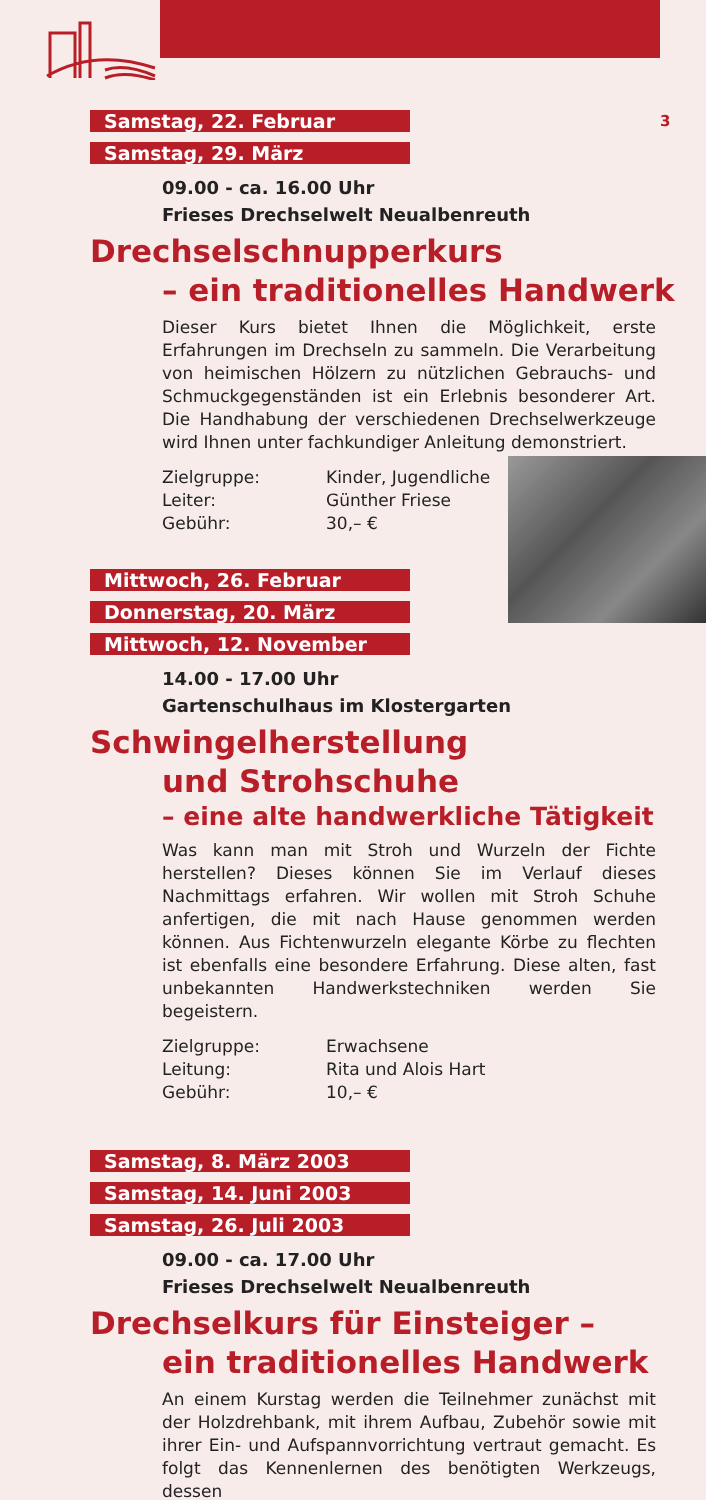3
Samstag, 22. Februar
Samstag, 29. März
09.00 - ca. 16.00 Uhr
Frieses Drechselwelt Neualbenreuth
Drechselschnupperkurs
– ein traditionelles Handwerk
Dieser Kurs bietet Ihnen die Möglichkeit, erste Erfahrungen im Drechseln zu sammeln. Die Verarbeitung von heimischen Hölzern zu nützlichen Gebrauchs- und Schmuck­gegenständen ist ein Erlebnis besonderer Art. Die Hand­habung der verschiedenen Drechselwerkzeuge wird Ihnen unter fachkundiger Anleitung demonstriert.
Zielgruppe: Kinder, Jugendliche
Leiter: Günther Friese
Gebühr: 30,– €
Mittwoch, 26. Februar
Donnerstag, 20. März
Mittwoch, 12. November
14.00 - 17.00 Uhr
Gartenschulhaus im Klostergarten
Schwingelherstellung
und Strohschuhe
– eine alte handwerkliche Tätigkeit
Was kann man mit Stroh und Wurzeln der Fichte herstellen? Dieses können Sie im Verlauf dieses Nachmittags erfahren. Wir wollen mit Stroh Schuhe anfertigen, die mit nach Hau­se genommen werden können. Aus Fichtenwurzeln ele­gante Körbe zu flechten ist ebenfalls eine besondere Erfah­rung. Diese alten, fast unbekannten Handwerkstechniken werden Sie begeistern.
Zielgruppe: Erwachsene
Leitung: Rita und Alois Hart
Gebühr: 10,– €
Samstag, 8. März 2003
Samstag, 14. Juni 2003
Samstag, 26. Juli 2003
09.00 - ca. 17.00 Uhr
Frieses Drechselwelt Neualbenreuth
Drechselkurs für Einsteiger –
ein traditionelles Handwerk
An einem Kurstag werden die Teilnehmer zunächst mit der Holzdrehbank, mit ihrem Aufbau, Zubehör sowie mit ihrer Ein- und Aufspannvorrichtung vertraut gemacht. Es folgt das Kennenlernen des benötigten Werkzeugs, dessen